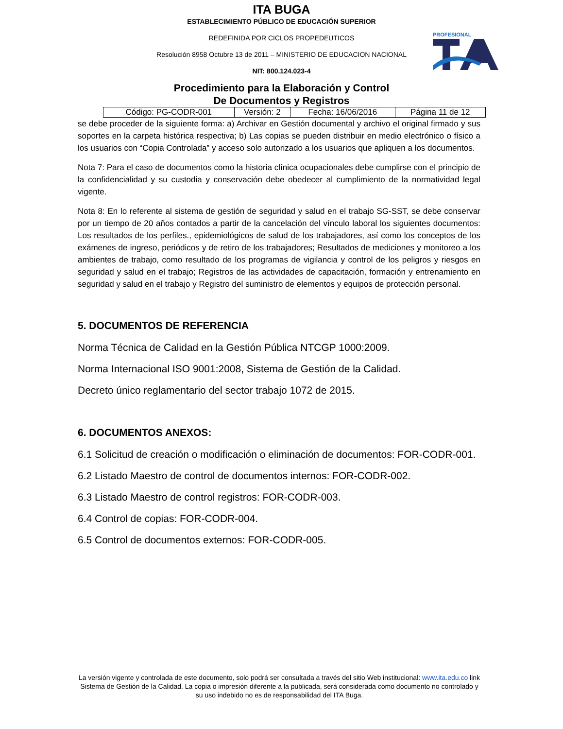ITA BUGA
ESTABLECIMIENTO PÚBLICO DE EDUCACIÓN SUPERIOR
REDEFINIDA POR CICLOS PROPEDEUTICOS
Resolución 8958 Octubre 13 de 2011 – MINISTERIO DE EDUCACION NACIONAL
NIT: 800.124.023-4
PROFESIONAL
Procedimiento para la Elaboración y Control
De Documentos y Registros
| Código: PG-CODR-001 | Versión: 2 | Fecha: 16/06/2016 | Página 11 de 12 |
se debe proceder de la siguiente forma: a) Archivar en Gestión documental y archivo el original firmado y sus soportes en la carpeta histórica respectiva; b) Las copias se pueden distribuir en medio electrónico o físico a los usuarios con “Copia Controlada” y acceso solo autorizado a los usuarios que apliquen a los documentos.
Nota 7: Para el caso de documentos como la historia clínica ocupacionales debe cumplirse con el principio de la confidencialidad y su custodia y conservación debe obedecer al cumplimiento de la normatividad legal vigente.
Nota 8: En lo referente al sistema de gestión de seguridad y salud en el trabajo SG-SST, se debe conservar por un tiempo de 20 años contados a partir de la cancelación del vínculo laboral los siguientes documentos: Los resultados de los perfiles., epidemiológicos de salud de los trabajadores, así como los conceptos de los exámenes de ingreso, periódicos y de retiro de los trabajadores; Resultados de mediciones y monitoreo a los ambientes de trabajo, como resultado de los programas de vigilancia y control de los peligros y riesgos en seguridad y salud en el trabajo; Registros de las actividades de capacitación, formación y entrenamiento en seguridad y salud en el trabajo y Registro del suministro de elementos y equipos de protección personal.
5. DOCUMENTOS DE REFERENCIA
Norma Técnica de Calidad en la Gestión Pública NTCGP 1000:2009.
Norma Internacional ISO 9001:2008, Sistema de Gestión de la Calidad.
Decreto único reglamentario del sector trabajo 1072 de 2015.
6. DOCUMENTOS ANEXOS:
6.1 Solicitud de creación o modificación o eliminación de documentos: FOR-CODR-001.
6.2 Listado Maestro de control de documentos internos: FOR-CODR-002.
6.3 Listado Maestro de control registros: FOR-CODR-003.
6.4 Control de copias: FOR-CODR-004.
6.5 Control de documentos externos: FOR-CODR-005.
La versión vigente y controlada de este documento, solo podrá ser consultada a través del sitio Web institucional: www.ita.edu.co link Sistema de Gestión de la Calidad. La copia o impresión diferente a la publicada, será considerada como documento no controlado y su uso indebido no es de responsabilidad del ITA Buga.